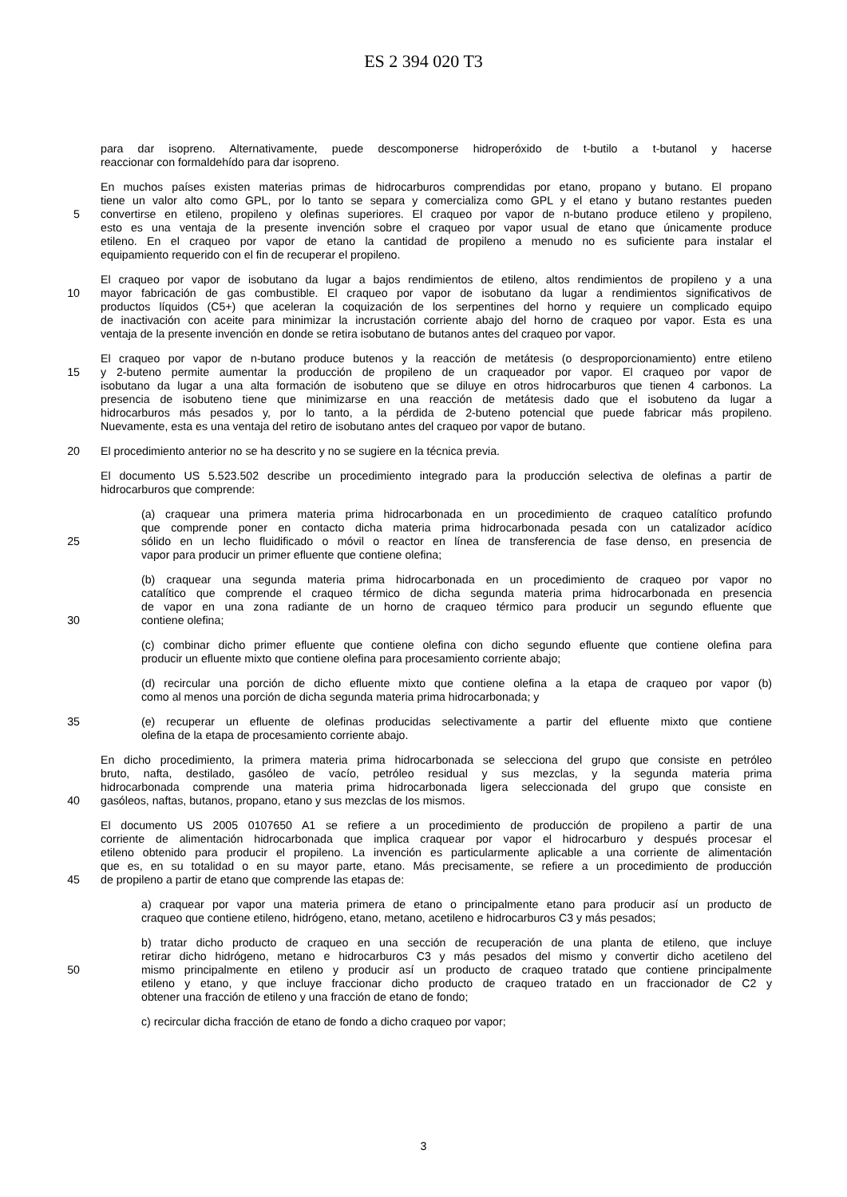ES 2 394 020 T3
para dar isopreno. Alternativamente, puede descomponerse hidroperóxido de t-butilo a t-butanol y hacerse
reaccionar con formaldehído para dar isopreno.
En muchos países existen materias primas de hidrocarburos comprendidas por etano, propano y butano. El propano
tiene un valor alto como GPL, por lo tanto se separa y comercializa como GPL y el etano y butano restantes pueden
5 convertirse en etileno, propileno y olefinas superiores. El craqueo por vapor de n-butano produce etileno y propileno,
esto es una ventaja de la presente invención sobre el craqueo por vapor usual de etano que únicamente produce
etileno. En el craqueo por vapor de etano la cantidad de propileno a menudo no es suficiente para instalar el
equipamiento requerido con el fin de recuperar el propileno.
El craqueo por vapor de isobutano da lugar a bajos rendimientos de etileno, altos rendimientos de propileno y a una
10 mayor fabricación de gas combustible. El craqueo por vapor de isobutano da lugar a rendimientos significativos de
productos líquidos (C5+) que aceleran la coquización de los serpentines del horno y requiere un complicado equipo
de inactivación con aceite para minimizar la incrustación corriente abajo del horno de craqueo por vapor. Esta es una
ventaja de la presente invención en donde se retira isobutano de butanos antes del craqueo por vapor.
El craqueo por vapor de n-butano produce butenos y la reacción de metátesis (o desproporcionamiento) entre etileno
15 y 2-buteno permite aumentar la producción de propileno de un craqueador por vapor. El craqueo por vapor de
isobutano da lugar a una alta formación de isobuteno que se diluye en otros hidrocarburos que tienen 4 carbonos. La
presencia de isobuteno tiene que minimizarse en una reacción de metátesis dado que el isobuteno da lugar a
hidrocarburos más pesados y, por lo tanto, a la pérdida de 2-buteno potencial que puede fabricar más propileno.
Nuevamente, esta es una ventaja del retiro de isobutano antes del craqueo por vapor de butano.
20 El procedimiento anterior no se ha descrito y no se sugiere en la técnica previa.
El documento US 5.523.502 describe un procedimiento integrado para la producción selectiva de olefinas a partir de
hidrocarburos que comprende:
(a) craquear una primera materia prima hidrocarbonada en un procedimiento de craqueo catalítico profundo
que comprende poner en contacto dicha materia prima hidrocarbonada pesada con un catalizador acídico
25 sólido en un lecho fluidificado o móvil o reactor en línea de transferencia de fase denso, en presencia de
vapor para producir un primer efluente que contiene olefina;
(b) craquear una segunda materia prima hidrocarbonada en un procedimiento de craqueo por vapor no
catalítico que comprende el craqueo térmico de dicha segunda materia prima hidrocarbonada en presencia
de vapor en una zona radiante de un horno de craqueo térmico para producir un segundo efluente que
30 contiene olefina;
(c) combinar dicho primer efluente que contiene olefina con dicho segundo efluente que contiene olefina para
producir un efluente mixto que contiene olefina para procesamiento corriente abajo;
(d) recircular una porción de dicho efluente mixto que contiene olefina a la etapa de craqueo por vapor (b)
como al menos una porción de dicha segunda materia prima hidrocarbonada; y
35 (e) recuperar un efluente de olefinas producidas selectivamente a partir del efluente mixto que contiene
olefina de la etapa de procesamiento corriente abajo.
En dicho procedimiento, la primera materia prima hidrocarbonada se selecciona del grupo que consiste en petróleo
bruto, nafta, destilado, gasóleo de vacío, petróleo residual y sus mezclas, y la segunda materia prima
hidrocarbonada comprende una materia prima hidrocarbonada ligera seleccionada del grupo que consiste en
40 gasóleos, naftas, butanos, propano, etano y sus mezclas de los mismos.
El documento US 2005 0107650 A1 se refiere a un procedimiento de producción de propileno a partir de una
corriente de alimentación hidrocarbonada que implica craquear por vapor el hidrocarburo y después procesar el
etileno obtenido para producir el propileno. La invención es particularmente aplicable a una corriente de alimentación
que es, en su totalidad o en su mayor parte, etano. Más precisamente, se refiere a un procedimiento de producción
45 de propileno a partir de etano que comprende las etapas de:
a) craquear por vapor una materia primera de etano o principalmente etano para producir así un producto de
craqueo que contiene etileno, hidrógeno, etano, metano, acetileno e hidrocarburos C3 y más pesados;
b) tratar dicho producto de craqueo en una sección de recuperación de una planta de etileno, que incluye
retirar dicho hidrógeno, metano e hidrocarburos C3 y más pesados del mismo y convertir dicho acetileno del
50 mismo principalmente en etileno y producir así un producto de craqueo tratado que contiene principalmente
etileno y etano, y que incluye fraccionar dicho producto de craqueo tratado en un fraccionador de C2 y
obtener una fracción de etileno y una fracción de etano de fondo;
c) recircular dicha fracción de etano de fondo a dicho craqueo por vapor;
3